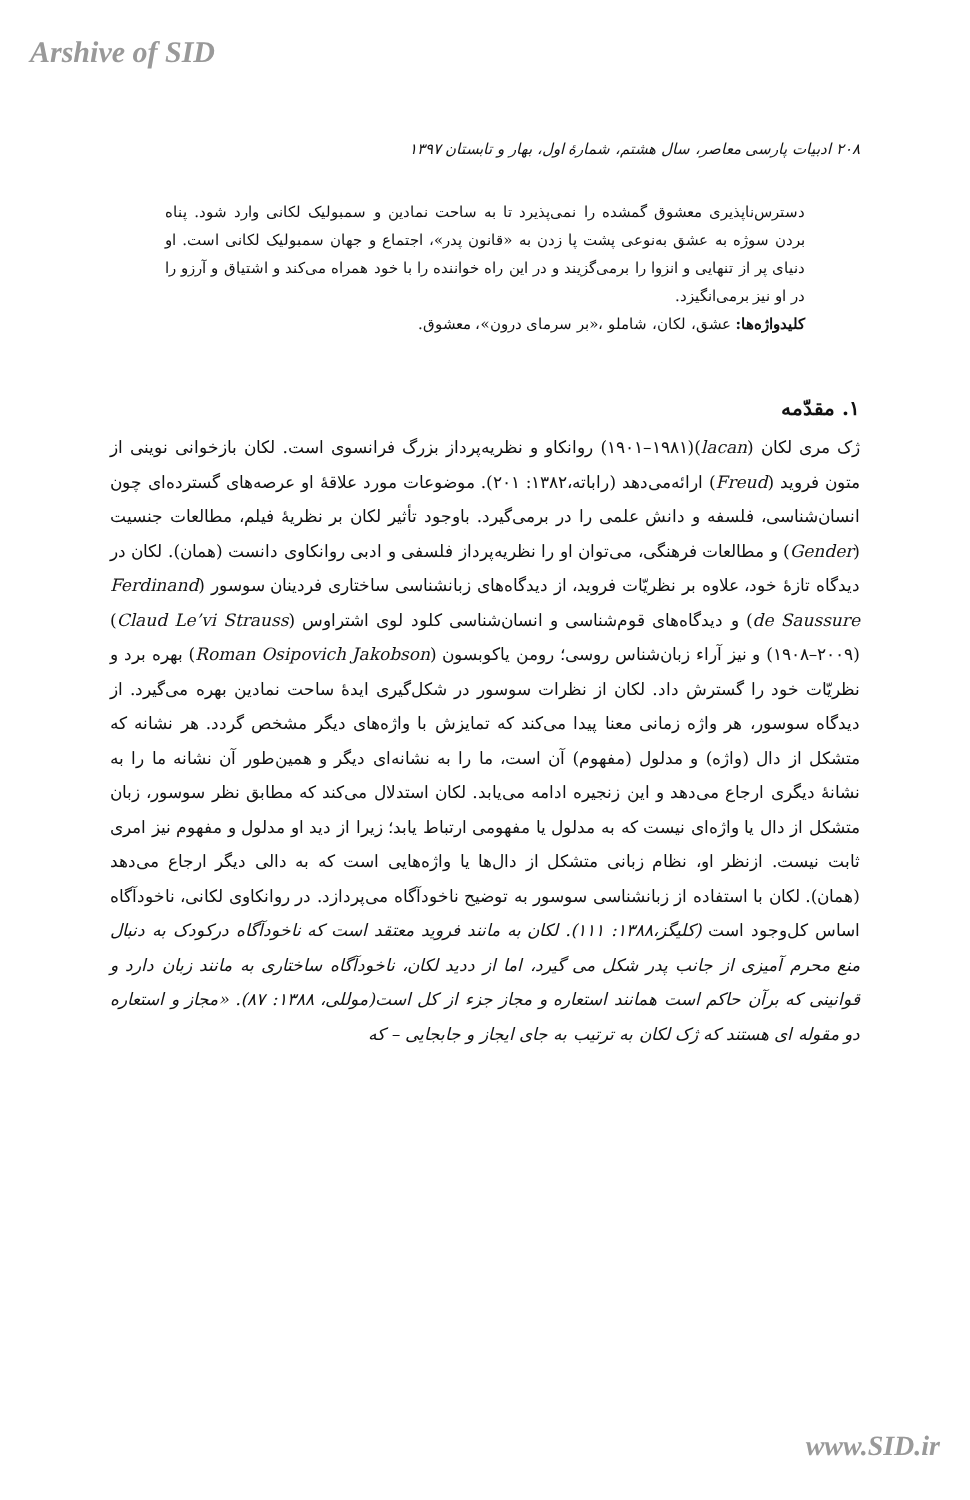Arshive of SID
۲۰۸ ادبیات پارسی معاصر، سال هشتم، شمارهٔ اول، بهار و تابستان ۱۳۹۷
دسترس‌ناپذیری معشوق گمشده را نمی‌پذیرد تا به ساحت نمادین و سمبولیک لکانی وارد شود. پناه بردن سوژه به عشق به‌نوعی پشت پا زدن به «قانون پدر»، اجتماع و جهان سمبولیک لکانی است. او دنیای پر از تنهایی و انزوا را برمی‌گزیند و در این راه خواننده را با خود همراه می‌کند و اشتیاق و آرزو را در او نیز برمی‌انگیزد.
کلیدواژه‌ها: عشق، لکان، شاملو ،«بر سرمای درون»، معشوق.
۱. مقدّمه
ژک مری لکان (lacan)(۱۹۰۱–۱۹۸۱) روانکاو و نظریه‌پرداز بزرگ فرانسوی است. لکان بازخوانی نوینی از متون فروید (Freud) ارائه‌می‌دهد (راباته،۱۳۸۲: ۲۰۱). موضوعات مورد علاقهٔ او عرصه‌های گسترده‌ای چون انسان‌شناسی، فلسفه و دانش علمی را در برمی‌گیرد. باوجود تأثیر لکان بر نظریهٔ فیلم، مطالعات جنسیت (Gender) و مطالعات فرهنگی، می‌توان او را نظریه‌پرداز فلسفی و ادبی روانکاوی دانست (همان). لکان در دیدگاه تازهٔ خود، علاوه بر نظریّات فروید، از دیدگاه‌های زبانشناسی ساختاری فردینان سوسور (Ferdinand de Saussure) و دیدگاه‌های قوم‌شناسی و انسان‌شناسی کلود لوی اشتراوس (Claud Le’vi Strauss) (۱۹۰۸–۲۰۰۹) و نیز آراء زبان‌شناس روسی؛ رومن یاکوبسون (Roman Osipovich Jakobson) بهره برد و نظریّات خود را گسترش داد. لکان از نظرات سوسور در شکل‌گیری ایدهٔ ساحت نمادین بهره می‌گیرد. از دیدگاه سوسور، هر واژه زمانی معنا پیدا می‌کند که تمایزش با واژه‌های دیگر مشخص گردد. هر نشانه که متشکل از دال (واژه) و مدلول (مفهوم) آن است، ما را به نشانه‌ای دیگر و همین‌طور آن نشانه ما را به نشانهٔ دیگری ارجاع می‌دهد و این زنجیره ادامه می‌یابد. لکان استدلال می‌کند که مطابق نظر سوسور، زبان متشکل از دال یا واژه‌ای نیست که به مدلول یا مفهومی ارتباط یابد؛ زیرا از دید او مدلول و مفهوم نیز امری ثابت نیست. ازنظر او، نظام زبانی متشکل از دال‌ها یا واژه‌هایی است که به دالی دیگر ارجاع می‌دهد (همان). لکان با استفاده از زبانشناسی سوسور به توضیح ناخودآگاه می‌پردازد. در روانکاوی لکانی، ناخودآگاه اساس کل‌وجود است (کلیگز،۱۳۸۸: ۱۱۱). لکان به مانند فروید معتقد است که ناخودآگاه درکودک به دنبال منع محرم آمیزی از جانب پدر شکل می گیرد، اما از ددید لکان، ناخودآگاه ساختاری به مانند زبان دارد و قوانینی که برآن حاکم است همانند استعاره و مجاز جزء از کل است(موللی، ۱۳۸۸: ۸۷). «مجاز و استعاره دو مقوله ای هستند که ژک لکان به ترتیب به جای ایجاز و جابجایی – که
www.SID.ir